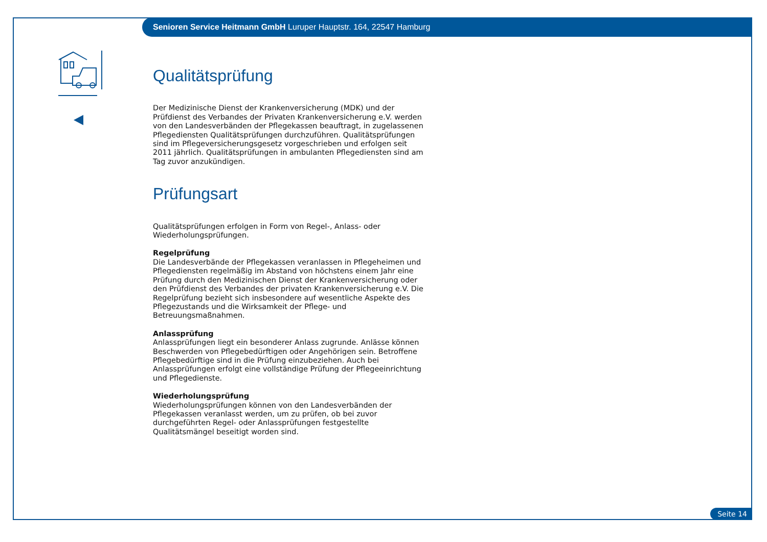Senioren Service Heitmann GmbH Luruper Hauptstr. 164, 22547 Hamburg
Qualitätsprüfung
Der Medizinische Dienst der Krankenversicherung (MDK) und der Prüfdienst des Verbandes der Privaten Krankenversicherung e.V. werden von den Landesverbänden der Pflegekassen beauftragt, in zugelassenen Pflegediensten Qualitätsprüfungen durchzuführen. Qualitätsprüfungen sind im Pflegeversicherungsgesetz vorgeschrieben und erfolgen seit 2011 jährlich. Qualitätsprüfungen in ambulanten Pflegediensten sind am Tag zuvor anzukündigen.
Prüfungsart
Qualitätsprüfungen erfolgen in Form von Regel-, Anlass- oder Wiederholungsprüfungen.
Regelprüfung
Die Landesverbände der Pflegekassen veranlassen in Pflegeheimen und Pflegediensten regelmäßig im Abstand von höchstens einem Jahr eine Prüfung durch den Medizinischen Dienst der Krankenversicherung oder den Prüfdienst des Verbandes der privaten Krankenversicherung e.V. Die Regelprüfung bezieht sich insbesondere auf wesentliche Aspekte des Pflegezustands und die Wirksamkeit der Pflege- und Betreuungsmaßnahmen.
Anlassprüfung
Anlassprüfungen liegt ein besonderer Anlass zugrunde. Anlässe können Beschwerden von Pflegebedürftigen oder Angehörigen sein. Betroffene Pflegebedürftige sind in die Prüfung einzubeziehen. Auch bei Anlassprüfungen erfolgt eine vollständige Prüfung der Pflegeeinrichtung und Pflegedienste.
Wiederholungsprüfung
Wiederholungsprüfungen können von den Landesverbänden der Pflegekassen veranlasst werden, um zu prüfen, ob bei zuvor durchgeführten Regel- oder Anlassprüfungen festgestellte Qualitätsmängel beseitigt worden sind.
Seite 14